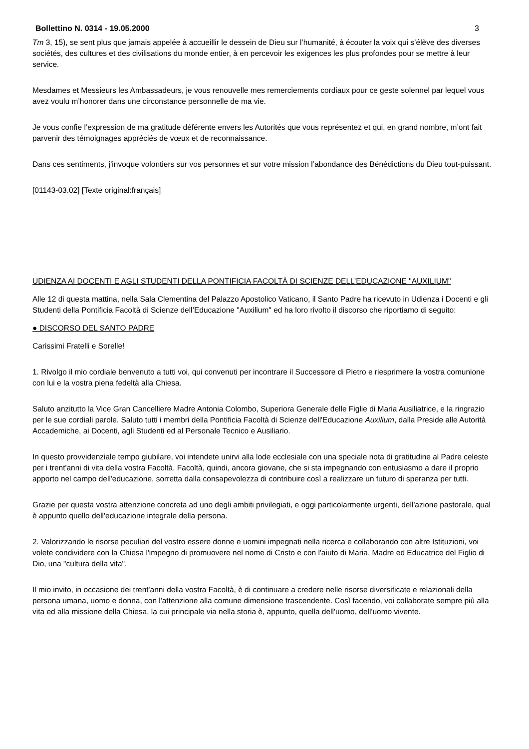Bollettino N. 0314 - 19.05.2000 3
Tm 3, 15), se sent plus que jamais appelée à accueillir le dessein de Dieu sur l’humanité, à écouter la voix qui s’élève des diverses sociétés, des cultures et des civilisations du monde entier, à en percevoir les exigences les plus profondes pour se mettre à leur service.
Mesdames et Messieurs les Ambassadeurs, je vous renouvelle mes remerciements cordiaux pour ce geste solennel par lequel vous avez voulu m’honorer dans une circonstance personnelle de ma vie.
Je vous confie l’expression de ma gratitude déférente envers les Autorités que vous représentez et qui, en grand nombre, m’ont fait parvenir des témoignages appréciés de vœux et de reconnaissance.
Dans ces sentiments, j’invoque volontiers sur vos personnes et sur votre mission l’abondance des Bénédictions du Dieu tout-puissant.
[01143-03.02] [Texte original:français]
UDIENZA AI DOCENTI E AGLI STUDENTI DELLA PONTIFICIA FACOLTÀ DI SCIENZE DELL’EDUCAZIONE "AUXILIUM"
Alle 12 di questa mattina, nella Sala Clementina del Palazzo Apostolico Vaticano, il Santo Padre ha ricevuto in Udienza i Docenti e gli Studenti della Pontificia Facoltà di Scienze dell’Educazione "Auxilium" ed ha loro rivolto il discorso che riportiamo di seguito:
● DISCORSO DEL SANTO PADRE
Carissimi Fratelli e Sorelle!
1. Rivolgo il mio cordiale benvenuto a tutti voi, qui convenuti per incontrare il Successore di Pietro e riesprimere la vostra comunione con lui e la vostra piena fedeltà alla Chiesa.
Saluto anzitutto la Vice Gran Cancelliere Madre Antonia Colombo, Superiora Generale delle Figlie di Maria Ausiliatrice, e la ringrazio per le sue cordiali parole. Saluto tutti i membri della Pontificia Facoltà di Scienze dell'Educazione Auxilium, dalla Preside alle Autorità Accademiche, ai Docenti, agli Studenti ed al Personale Tecnico e Ausiliario.
In questo provvidenziale tempo giubilare, voi intendete unirvi alla lode ecclesiale con una speciale nota di gratitudine al Padre celeste per i trent'anni di vita della vostra Facoltà. Facoltà, quindi, ancora giovane, che si sta impegnando con entusiasmo a dare il proprio apporto nel campo dell'educazione, sorretta dalla consapevolezza di contribuire così a realizzare un futuro di speranza per tutti.
Grazie per questa vostra attenzione concreta ad uno degli ambiti privilegiati, e oggi particolarmente urgenti, dell'azione pastorale, qual è appunto quello dell'educazione integrale della persona.
2. Valorizzando le risorse peculiari del vostro essere donne e uomini impegnati nella ricerca e collaborando con altre Istituzioni, voi volete condividere con la Chiesa l'impegno di promuovere nel nome di Cristo e con l'aiuto di Maria, Madre ed Educatrice del Figlio di Dio, una "cultura della vita".
Il mio invito, in occasione dei trent'anni della vostra Facoltà, è di continuare a credere nelle risorse diversificate e relazionali della persona umana, uomo e donna, con l'attenzione alla comune dimensione trascendente. Così facendo, voi collaborate sempre più alla vita ed alla missione della Chiesa, la cui principale via nella storia è, appunto, quella dell'uomo, dell'uomo vivente.